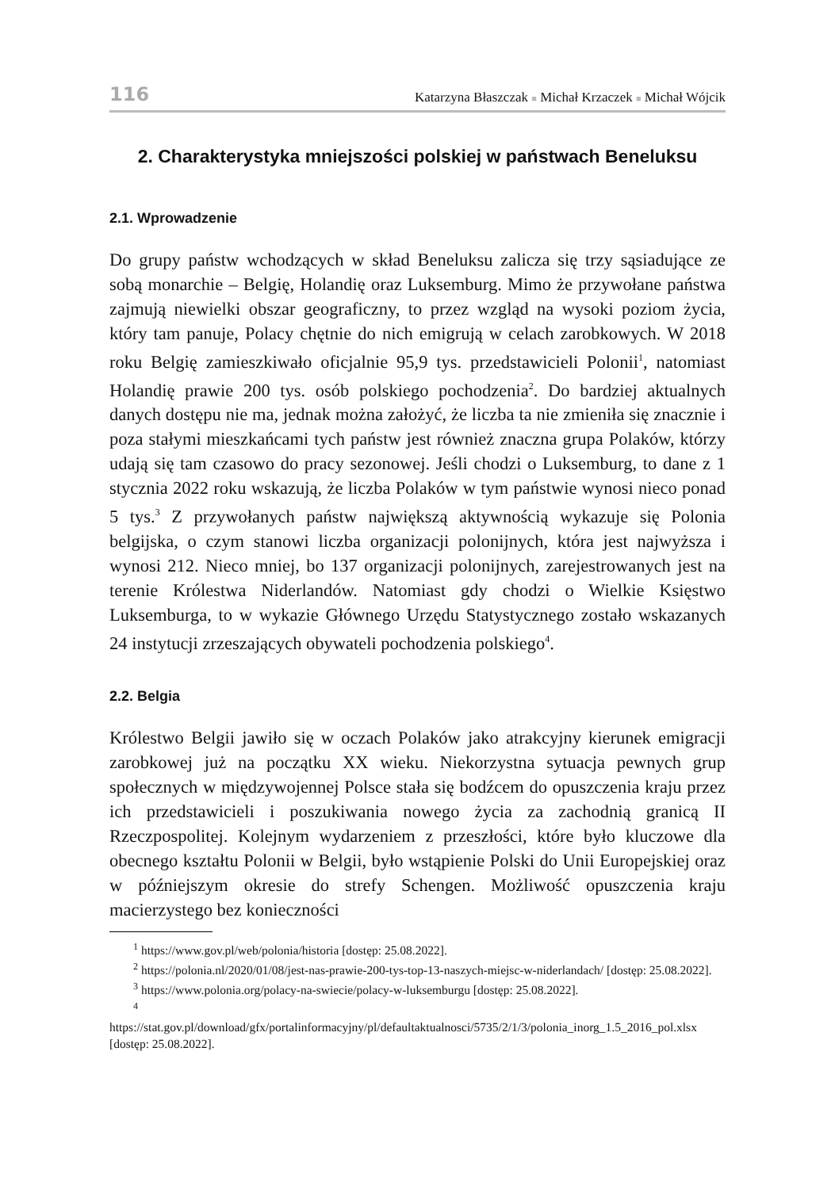116 Katarzyna Błaszczak ■ Michał Krzaczek ■ Michał Wójcik
2. Charakterystyka mniejszości polskiej w państwach Beneluksu
2.1. Wprowadzenie
Do grupy państw wchodzących w skład Beneluksu zalicza się trzy sąsiadujące ze sobą monarchie – Belgię, Holandię oraz Luksemburg. Mimo że przywołane państwa zajmują niewielki obszar geograficzny, to przez wzgląd na wysoki poziom życia, który tam panuje, Polacy chętnie do nich emigrują w celach zarobkowych. W 2018 roku Belgię zamieszkiwało oficjalnie 95,9 tys. przedstawicieli Polonii<sup>1</sup>, natomiast Holandię prawie 200 tys. osób polskiego pochodzenia<sup>2</sup>. Do bardziej aktualnych danych dostępu nie ma, jednak można założyć, że liczba ta nie zmieniła się znacznie i poza stałymi mieszkańcami tych państw jest również znaczna grupa Polaków, którzy udają się tam czasowo do pracy sezonowej. Jeśli chodzi o Luksemburg, to dane z 1 stycznia 2022 roku wskazują, że liczba Polaków w tym państwie wynosi nieco ponad 5 tys.<sup>3</sup> Z przywołanych państw największą aktywnością wykazuje się Polonia belgijska, o czym stanowi liczba organizacji polonijnych, która jest najwyższa i wynosi 212. Nieco mniej, bo 137 organizacji polonijnych, zarejestrowanych jest na terenie Królestwa Niderlandów. Natomiast gdy chodzi o Wielkie Księstwo Luksemburga, to w wykazie Głównego Urzędu Statystycznego zostało wskazanych 24 instytucji zrzeszających obywateli pochodzenia polskiego<sup>4</sup>.
2.2. Belgia
Królestwo Belgii jawiło się w oczach Polaków jako atrakcyjny kierunek emigracji zarobkowej już na początku XX wieku. Niekorzystna sytuacja pewnych grup społecznych w międzywojennej Polsce stała się bodźcem do opuszczenia kraju przez ich przedstawicieli i poszukiwania nowego życia za zachodnią granicą II Rzeczpospolitej. Kolejnym wydarzeniem z przeszłości, które było kluczowe dla obecnego kształtu Polonii w Belgii, było wstąpienie Polski do Unii Europejskiej oraz w późniejszym okresie do strefy Schengen. Możliwość opuszczenia kraju macierzystego bez konieczności
<sup>1</sup> https://www.gov.pl/web/polonia/historia [dostęp: 25.08.2022].
<sup>2</sup> https://polonia.nl/2020/01/08/jest-nas-prawie-200-tys-top-13-naszych-miejsc-w-niderlandach/ [dostęp: 25.08.2022].
<sup>3</sup> https://www.polonia.org/polacy-na-swiecie/polacy-w-luksemburgu [dostęp: 25.08.2022].
<sup>4</sup> https://stat.gov.pl/download/gfx/portalinformacyjny/pl/defaultaktualnosci/5735/2/1/3/polonia_inorg_1.5_2016_pol.xlsx [dostęp: 25.08.2022].